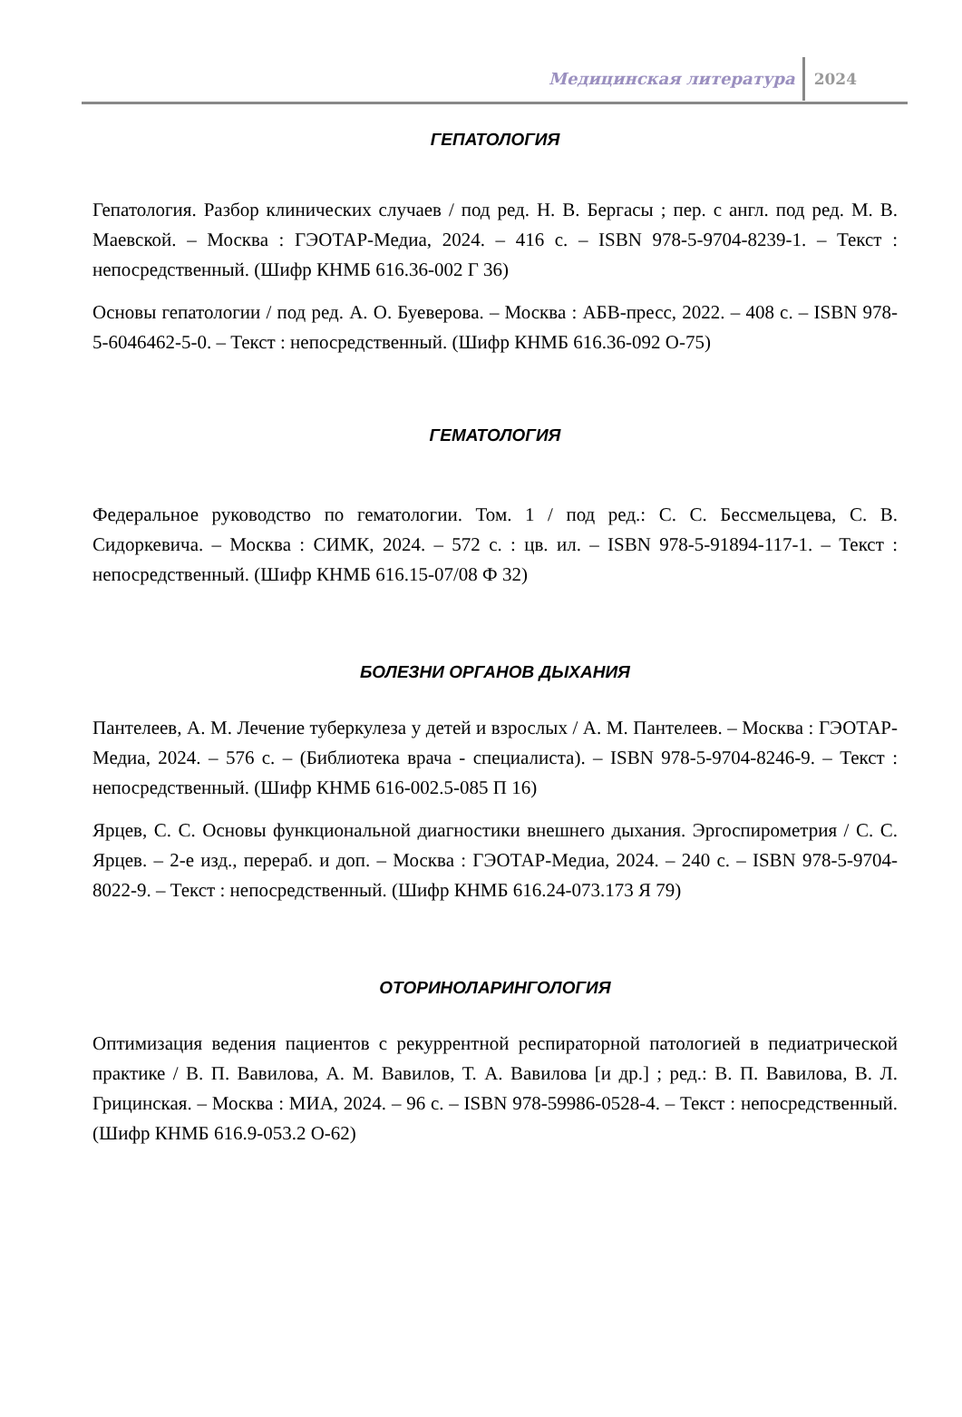Медицинская литература 2024
ГЕПАТОЛОГИЯ
Гепатология. Разбор клинических случаев / под ред. Н. В. Бергасы ; пер. с англ. под ред. М. В. Маевской. – Москва : ГЭОТАР-Медиа, 2024. – 416 с. – ISBN 978-5-9704-8239-1. – Текст : непосредственный. (Шифр КНМБ 616.36-002 Г 36)
Основы гепатологии / под ред. А. О. Буеверова. – Москва : АБВ-пресс, 2022. – 408 с. – ISBN 978-5-6046462-5-0. – Текст : непосредственный. (Шифр КНМБ 616.36-092 О-75)
ГЕМАТОЛОГИЯ
Федеральное руководство по гематологии. Том. 1 / под ред.: С. С. Бессмельцева, С. В. Сидоркевича. – Москва : СИМК, 2024. – 572 с. : цв. ил. – ISBN 978-5-91894-117-1. – Текст : непосредственный. (Шифр КНМБ 616.15-07/08 Ф 32)
БОЛЕЗНИ ОРГАНОВ ДЫХАНИЯ
Пантелеев, А. М. Лечение туберкулеза у детей и взрослых / А. М. Пантелеев. – Москва : ГЭОТАР-Медиа, 2024. – 576 с. – (Библиотека врача - специалиста). – ISBN 978-5-9704-8246-9. – Текст : непосредственный. (Шифр КНМБ 616-002.5-085 П 16)
Ярцев, С. С. Основы функциональной диагностики внешнего дыхания. Эргоспирометрия / С. С. Ярцев. – 2-е изд., перераб. и доп. – Москва : ГЭОТАР-Медиа, 2024. – 240 с. – ISBN 978-5-9704-8022-9. – Текст : непосредственный. (Шифр КНМБ 616.24-073.173 Я 79)
ОТОРИНОЛАРИНГОЛОГИЯ
Оптимизация ведения пациентов с рекуррентной респираторной патологией в педиатрической практике / В. П. Вавилова, А. М. Вавилов, Т. А. Вавилова [и др.] ; ред.: В. П. Вавилова, В. Л. Грицинская. – Москва : МИА, 2024. – 96 с. – ISBN 978-59986-0528-4. – Текст : непосредственный. (Шифр КНМБ 616.9-053.2 О-62)